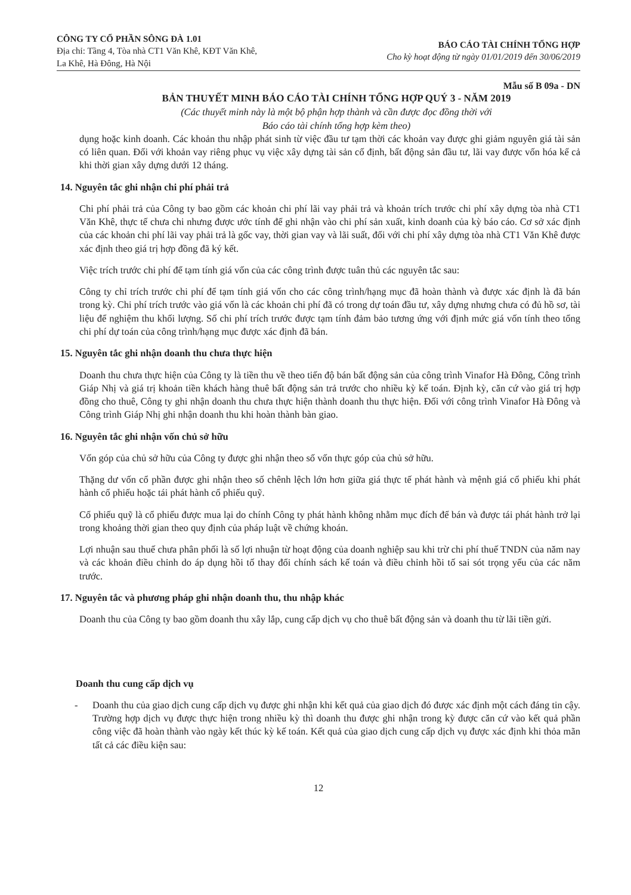CÔNG TY CỔ PHẦN SÔNG ĐÀ 1.01
Địa chỉ: Tầng 4, Tòa nhà CT1 Văn Khê, KĐT Văn Khê,
La Khê, Hà Đông, Hà Nội
BÁO CÁO TÀI CHÍNH TỔNG HỢP
Cho kỳ hoạt động từ ngày 01/01/2019 đến 30/06/2019
Mẫu số B 09a - DN
BẢN THUYẾT MINH BÁO CÁO TÀI CHÍNH TỔNG HỢP QUÝ 3 - NĂM 2019
(Các thuyết minh này là một bộ phận hợp thành và cần được đọc đồng thời với
Báo cáo tài chính tổng hợp kèm theo)
dụng hoặc kinh doanh. Các khoản thu nhập phát sinh từ việc đầu tư tạm thời các khoản vay được ghi giảm nguyên giá tài sản có liên quan. Đối với khoản vay riêng phục vụ việc xây dựng tài sản cố định, bất động sản đầu tư, lãi vay được vốn hóa kể cả khi thời gian xây dựng dưới 12 tháng.
14. Nguyên tắc ghi nhận chi phí phải trả
Chi phí phải trả của Công ty bao gồm các khoản chi phí lãi vay phải trả và khoản trích trước chi phí xây dựng tòa nhà CT1 Văn Khê, thực tế chưa chi nhưng được ước tính để ghi nhận vào chi phí sản xuất, kinh doanh của kỳ báo cáo. Cơ sở xác định của các khoản chi phí lãi vay phải trả là gốc vay, thời gian vay và lãi suất, đối với chi phí xây dựng tòa nhà CT1 Văn Khê được xác định theo giá trị hợp đồng đã ký kết.
Việc trích trước chi phí để tạm tính giá vốn của các công trình được tuân thủ các nguyên tắc sau:
Công ty chỉ trích trước chi phí để tạm tính giá vốn cho các công trình/hạng mục đã hoàn thành và được xác định là đã bán trong kỳ. Chi phí trích trước vào giá vốn là các khoản chi phí đã có trong dự toán đầu tư, xây dựng nhưng chưa có đủ hồ sơ, tài liệu để nghiệm thu khối lượng. Số chi phí trích trước được tạm tính đảm bảo tương ứng với định mức giá vốn tính theo tổng chi phí dự toán của công trình/hạng mục được xác định đã bán.
15. Nguyên tắc ghi nhận doanh thu chưa thực hiện
Doanh thu chưa thực hiện của Công ty là tiền thu về theo tiến độ bán bất động sản của công trình Vinafor Hà Đông, Công trình Giáp Nhị và giá trị khoản tiền khách hàng thuê bất động sản trả trước cho nhiều kỳ kế toán. Định kỳ, căn cứ vào giá trị hợp đồng cho thuê, Công ty ghi nhận doanh thu chưa thực hiện thành doanh thu thực hiện. Đối với công trình Vinafor Hà Đông và Công trình Giáp Nhị ghi nhận doanh thu khi hoàn thành bàn giao.
16. Nguyên tắc ghi nhận vốn chủ sở hữu
Vốn góp của chủ sở hữu của Công ty được ghi nhận theo số vốn thực góp của chủ sở hữu.
Thặng dư vốn cổ phần được ghi nhận theo số chênh lệch lớn hơn giữa giá thực tế phát hành và mệnh giá cổ phiếu khi phát hành cổ phiếu hoặc tái phát hành cổ phiếu quỹ.
Cổ phiếu quỹ là cổ phiếu được mua lại do chính Công ty phát hành không nhằm mục đích để bán và được tái phát hành trở lại trong khoảng thời gian theo quy định của pháp luật về chứng khoán.
Lợi nhuận sau thuế chưa phân phối là số lợi nhuận từ hoạt động của doanh nghiệp sau khi trừ chi phí thuế TNDN của năm nay và các khoản điều chỉnh do áp dụng hồi tố thay đổi chính sách kế toán và điều chỉnh hồi tố sai sót trọng yếu của các năm trước.
17. Nguyên tắc và phương pháp ghi nhận doanh thu, thu nhập khác
Doanh thu của Công ty bao gồm doanh thu xây lắp, cung cấp dịch vụ cho thuê bất động sản và doanh thu từ lãi tiền gửi.
Doanh thu cung cấp dịch vụ
- Doanh thu của giao dịch cung cấp dịch vụ được ghi nhận khi kết quả của giao dịch đó được xác định một cách đáng tin cậy. Trường hợp dịch vụ được thực hiện trong nhiều kỳ thì doanh thu được ghi nhận trong kỳ được căn cứ vào kết quả phần công việc đã hoàn thành vào ngày kết thúc kỳ kế toán. Kết quả của giao dịch cung cấp dịch vụ được xác định khi thỏa mãn tất cả các điều kiện sau:
12